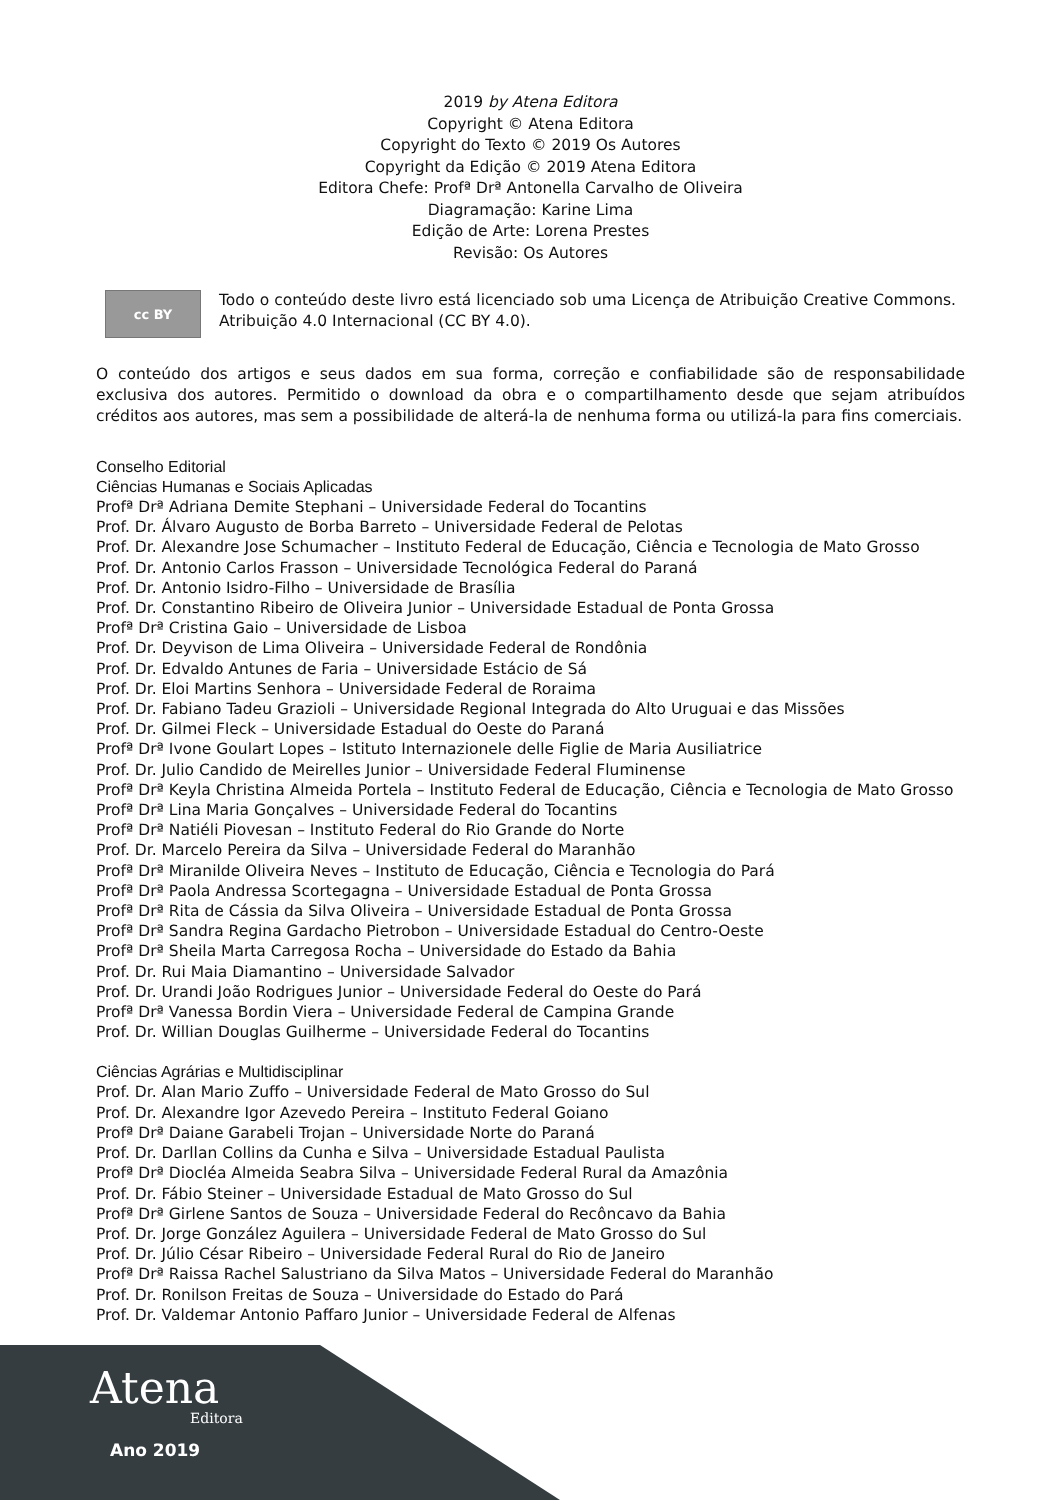2019 by Atena Editora
Copyright © Atena Editora
Copyright do Texto © 2019 Os Autores
Copyright da Edição © 2019 Atena Editora
Editora Chefe: Profª Drª Antonella Carvalho de Oliveira
Diagramação: Karine Lima
Edição de Arte: Lorena Prestes
Revisão: Os Autores
cc BY
Todo o conteúdo deste livro está licenciado sob uma Licença de Atribuição Creative Commons. Atribuição 4.0 Internacional (CC BY 4.0).
O conteúdo dos artigos e seus dados em sua forma, correção e confiabilidade são de responsabilidade exclusiva dos autores. Permitido o download da obra e o compartilhamento desde que sejam atribuídos créditos aos autores, mas sem a possibilidade de alterá-la de nenhuma forma ou utilizá-la para fins comerciais.
Conselho Editorial
Ciências Humanas e Sociais Aplicadas
Profª Drª Adriana Demite Stephani – Universidade Federal do Tocantins
Prof. Dr. Álvaro Augusto de Borba Barreto – Universidade Federal de Pelotas
Prof. Dr. Alexandre Jose Schumacher – Instituto Federal de Educação, Ciência e Tecnologia de Mato Grosso
Prof. Dr. Antonio Carlos Frasson – Universidade Tecnológica Federal do Paraná
Prof. Dr. Antonio Isidro-Filho – Universidade de Brasília
Prof. Dr. Constantino Ribeiro de Oliveira Junior – Universidade Estadual de Ponta Grossa
Profª Drª Cristina Gaio – Universidade de Lisboa
Prof. Dr. Deyvison de Lima Oliveira – Universidade Federal de Rondônia
Prof. Dr. Edvaldo Antunes de Faria – Universidade Estácio de Sá
Prof. Dr. Eloi Martins Senhora – Universidade Federal de Roraima
Prof. Dr. Fabiano Tadeu Grazioli – Universidade Regional Integrada do Alto Uruguai e das Missões
Prof. Dr. Gilmei Fleck – Universidade Estadual do Oeste do Paraná
Profª Drª Ivone Goulart Lopes – Istituto Internazionele delle Figlie de Maria Ausiliatrice
Prof. Dr. Julio Candido de Meirelles Junior – Universidade Federal Fluminense
Profª Drª Keyla Christina Almeida Portela – Instituto Federal de Educação, Ciência e Tecnologia de Mato Grosso
Profª Drª Lina Maria Gonçalves – Universidade Federal do Tocantins
Profª Drª Natiéli Piovesan – Instituto Federal do Rio Grande do Norte
Prof. Dr. Marcelo Pereira da Silva – Universidade Federal do Maranhão
Profª Drª Miranilde Oliveira Neves – Instituto de Educação, Ciência e Tecnologia do Pará
Profª Drª Paola Andressa Scortegagna – Universidade Estadual de Ponta Grossa
Profª Drª Rita de Cássia da Silva Oliveira – Universidade Estadual de Ponta Grossa
Profª Drª Sandra Regina Gardacho Pietrobon – Universidade Estadual do Centro-Oeste
Profª Drª Sheila Marta Carregosa Rocha – Universidade do Estado da Bahia
Prof. Dr. Rui Maia Diamantino – Universidade Salvador
Prof. Dr. Urandi João Rodrigues Junior – Universidade Federal do Oeste do Pará
Profª Drª Vanessa Bordin Viera – Universidade Federal de Campina Grande
Prof. Dr. Willian Douglas Guilherme – Universidade Federal do Tocantins
Ciências Agrárias e Multidisciplinar
Prof. Dr. Alan Mario Zuffo – Universidade Federal de Mato Grosso do Sul
Prof. Dr. Alexandre Igor Azevedo Pereira – Instituto Federal Goiano
Profª Drª Daiane Garabeli Trojan – Universidade Norte do Paraná
Prof. Dr. Darllan Collins da Cunha e Silva – Universidade Estadual Paulista
Profª Drª Diocléa Almeida Seabra Silva – Universidade Federal Rural da Amazônia
Prof. Dr. Fábio Steiner – Universidade Estadual de Mato Grosso do Sul
Profª Drª Girlene Santos de Souza – Universidade Federal do Recôncavo da Bahia
Prof. Dr. Jorge González Aguilera – Universidade Federal de Mato Grosso do Sul
Prof. Dr. Júlio César Ribeiro – Universidade Federal Rural do Rio de Janeiro
Profª Drª Raissa Rachel Salustriano da Silva Matos – Universidade Federal do Maranhão
Prof. Dr. Ronilson Freitas de Souza – Universidade do Estado do Pará
Prof. Dr. Valdemar Antonio Paffaro Junior – Universidade Federal de Alfenas
Atena
Editora
Ano 2019